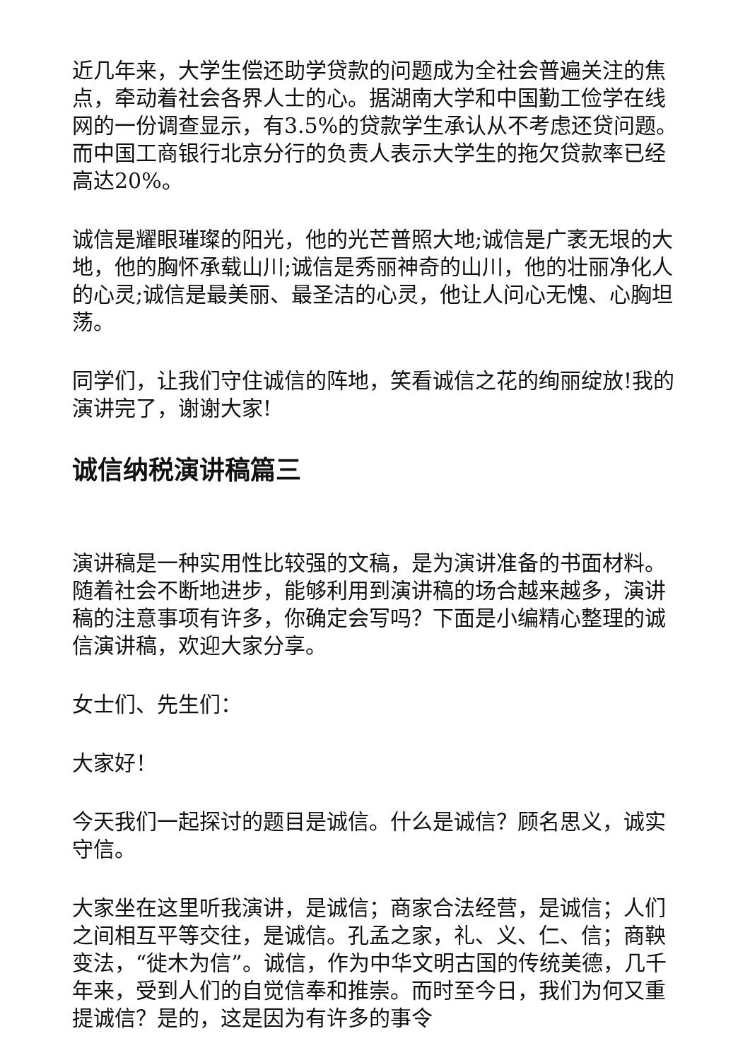近几年来，大学生偿还助学贷款的问题成为全社会普遍关注的焦点，牵动着社会各界人士的心。据湖南大学和中国勤工俭学在线网的一份调查显示，有3.5%的贷款学生承认从不考虑还贷问题。而中国工商银行北京分行的负责人表示大学生的拖欠贷款率已经高达20%。
诚信是耀眼璀璨的阳光，他的光芒普照大地;诚信是广袤无垠的大地，他的胸怀承载山川;诚信是秀丽神奇的山川，他的壮丽净化人的心灵;诚信是最美丽、最圣洁的心灵，他让人问心无愧、心胸坦荡。
同学们，让我们守住诚信的阵地，笑看诚信之花的绚丽绽放!我的演讲完了，谢谢大家!
诚信纳税演讲稿篇三
演讲稿是一种实用性比较强的文稿，是为演讲准备的书面材料。随着社会不断地进步，能够利用到演讲稿的场合越来越多，演讲稿的注意事项有许多，你确定会写吗？下面是小编精心整理的诚信演讲稿，欢迎大家分享。
女士们、先生们：
大家好！
今天我们一起探讨的题目是诚信。什么是诚信？顾名思义，诚实守信。
大家坐在这里听我演讲，是诚信；商家合法经营，是诚信；人们之间相互平等交往，是诚信。孔孟之家，礼、义、仁、信；商鞅变法，“徙木为信”。诚信，作为中华文明古国的传统美德，几千年来，受到人们的自觉信奉和推崇。而时至今日，我们为何又重提诚信？是的，这是因为有许多的事令